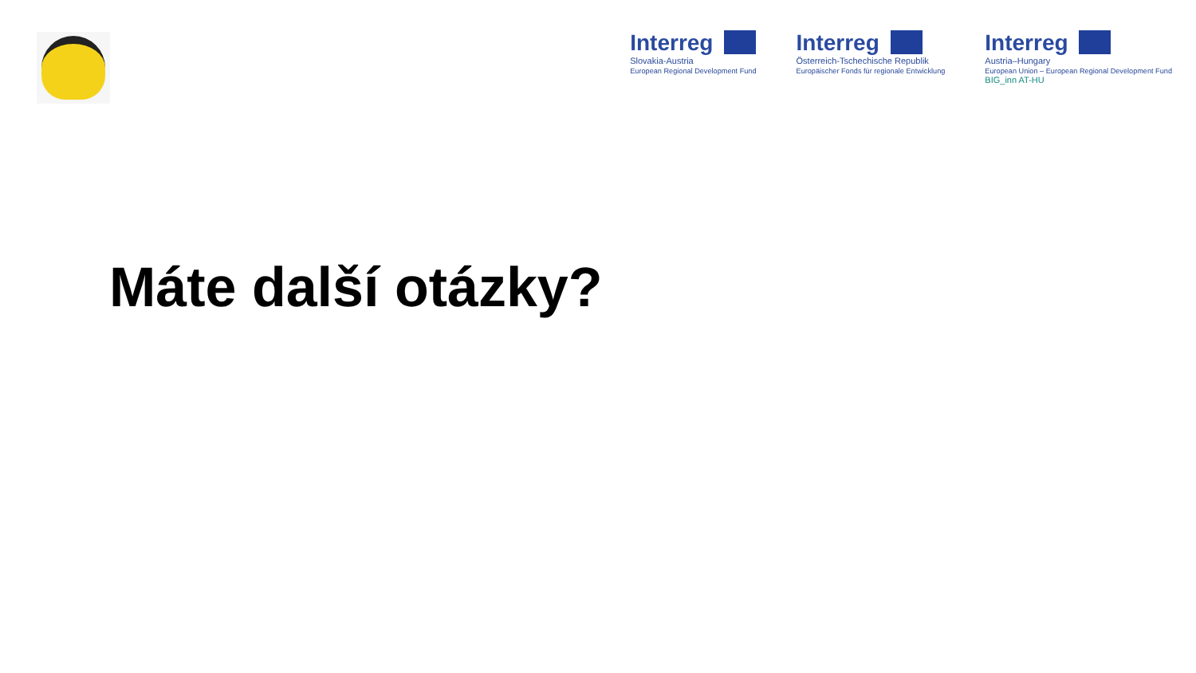Interreg
Slovakia-Austria
European Regional Development Fund
Interreg
Österreich-Tschechische Republik
Europäischer Fonds für regionale Entwicklung
Interreg
Austria–Hungary
European Union – European Regional Development Fund
BIG_inn AT-HU
Máte další otázky?